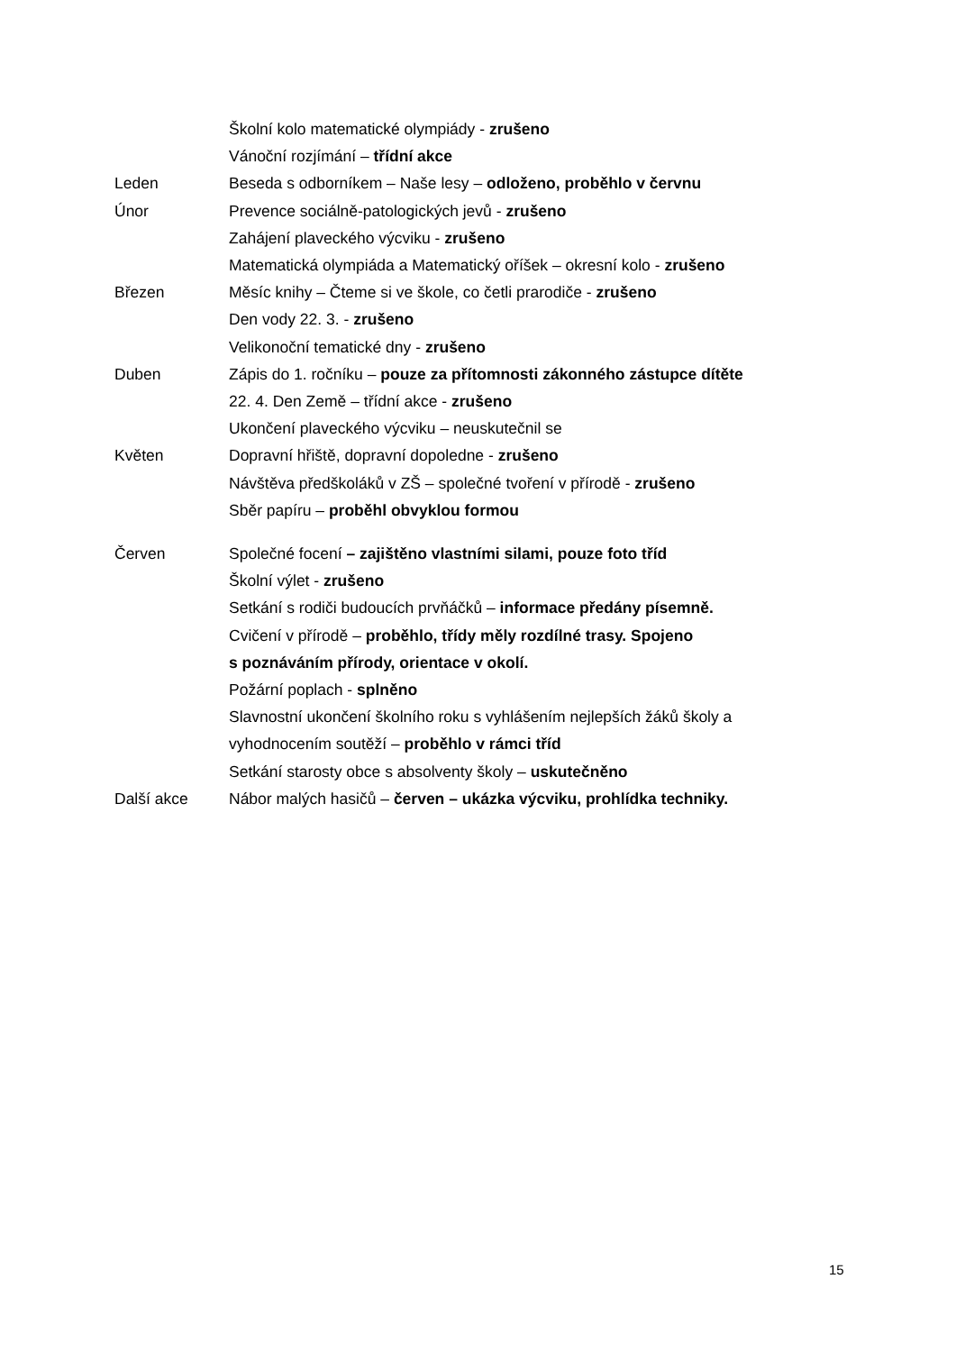Školní kolo matematické olympiády - zrušeno
Vánoční rozjímání – třídní akce
Leden Beseda s odborníkem – Naše lesy – odloženo, proběhlo v červnu
Únor Prevence sociálně-patologických jevů - zrušeno
Zahájení plaveckého výcviku - zrušeno
Matematická olympiáda a Matematický oříšek – okresní kolo - zrušeno
Březen Měsíc knihy – Čteme si ve škole, co četli prarodiče - zrušeno
Den vody 22. 3. - zrušeno
Velikonoční tematické dny - zrušeno
Duben Zápis do 1. ročníku – pouze za přítomnosti zákonného zástupce dítěte
22. 4. Den Země – třídní akce - zrušeno
Ukončení plaveckého výcviku – neuskutečnil se
Květen Dopravní hřiště, dopravní dopoledne - zrušeno
Návštěva předškoláků v ZŠ – společné tvoření v přírodě - zrušeno
Sběr papíru – proběhl obvyklou formou
Červen Společné focení – zajištěno vlastními silami, pouze foto tříd
Školní výlet - zrušeno
Setkání s rodiči budoucích prvňáčků – informace předány písemně.
Cvičení v přírodě – proběhlo, třídy měly rozdílné trasy. Spojeno
s poznáváním přírody, orientace v okolí.
Požární poplach - splněno
Slavnostní ukončení školního roku s vyhlášením nejlepších žáků školy a vyhodnocením soutěží – proběhlo v rámci tříd
Setkání starosty obce s absolventy školy – uskutečněno
Další akce Nábor malých hasičů – červen – ukázka výcviku, prohlídka techniky.
15